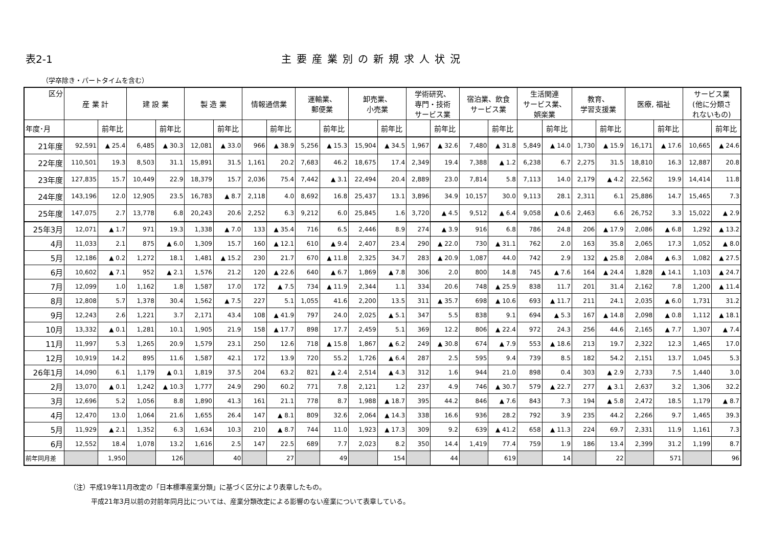表2-1 主要産業別の新規求人状況
（学卒除き・パートタイムを含む）
| 区分 | 産 業 計 | | 建 設 業 | | 製 造 業 | | 情報通信業 | | 運輸業、 郵便業 | | 卸売業、 小売業 | | 学術研究、 専門・技術 サービス業 | | 宿泊業、飲食 サービス業 | | 生活関連 サービス業、 娯楽業 | | 教育、 学習支援業 | | 医療, 福祉 | | サービス業 (他に分類さ れないもの) | |
| --- | --- | --- | --- | --- | --- | --- | --- | --- | --- | --- | --- | --- | --- | --- | --- | --- | --- | --- | --- | --- | --- | --- | --- | --- |
| 年度･月 | | 前年比 | | 前年比 | | 前年比 | | 前年比 | | 前年比 | | 前年比 | | 前年比 | | 前年比 | | 前年比 | | 前年比 | | 前年比 | | 前年比 |
| 21年度 | 92,591 | ▲ 25.4 | 6,485 | ▲ 30.3 | 12,081 | ▲ 33.0 | 966 | ▲ 38.9 | 5,256 | ▲ 15.3 | 15,904 | ▲ 34.5 | 1,967 | ▲ 32.6 | 7,480 | ▲ 31.8 | 5,849 | ▲ 14.0 | 1,730 | ▲ 15.9 | 16,171 | ▲ 17.6 | 10,665 | ▲ 24.6 |
| 22年度 | 110,501 | 19.3 | 8,503 | 31.1 | 15,891 | 31.5 | 1,161 | 20.2 | 7,683 | 46.2 | 18,675 | 17.4 | 2,349 | 19.4 | 7,388 | ▲ 1.2 | 6,238 | 6.7 | 2,275 | 31.5 | 18,810 | 16.3 | 12,887 | 20.8 |
| 23年度 | 127,835 | 15.7 | 10,449 | 22.9 | 18,379 | 15.7 | 2,036 | 75.4 | 7,442 | ▲ 3.1 | 22,494 | 20.4 | 2,889 | 23.0 | 7,814 | 5.8 | 7,113 | 14.0 | 2,179 | ▲ 4.2 | 22,562 | 19.9 | 14,414 | 11.8 |
| 24年度 | 143,196 | 12.0 | 12,905 | 23.5 | 16,783 | ▲ 8.7 | 2,118 | 4.0 | 8,692 | 16.8 | 25,437 | 13.1 | 3,896 | 34.9 | 10,157 | 30.0 | 9,113 | 28.1 | 2,311 | 6.1 | 25,886 | 14.7 | 15,465 | 7.3 |
| 25年度 | 147,075 | 2.7 | 13,778 | 6.8 | 20,243 | 20.6 | 2,252 | 6.3 | 9,212 | 6.0 | 25,845 | 1.6 | 3,720 | ▲ 4.5 | 9,512 | ▲ 6.4 | 9,058 | ▲ 0.6 | 2,463 | 6.6 | 26,752 | 3.3 | 15,022 | ▲ 2.9 |
| 25年3月 | 12,071 | ▲ 1.7 | 971 | 19.3 | 1,338 | ▲ 7.0 | 133 | ▲ 35.4 | 716 | 6.5 | 2,446 | 8.9 | 274 | ▲ 3.9 | 916 | 6.8 | 786 | 24.8 | 206 | ▲ 17.9 | 2,086 | ▲ 6.8 | 1,292 | ▲ 13.2 |
| 4月 | 11,033 | 2.1 | 875 | ▲ 6.0 | 1,309 | 15.7 | 160 | ▲ 12.1 | 610 | ▲ 9.4 | 2,407 | 23.4 | 290 | ▲ 22.0 | 730 | ▲ 31.1 | 762 | 2.0 | 163 | 35.8 | 2,065 | 17.3 | 1,052 | ▲ 8.0 |
| 5月 | 12,186 | ▲ 0.2 | 1,272 | 18.1 | 1,481 | ▲ 15.2 | 230 | 21.7 | 670 | ▲ 11.8 | 2,325 | 34.7 | 283 | ▲ 20.9 | 1,087 | 44.0 | 742 | 2.9 | 132 | ▲ 25.8 | 2,084 | ▲ 6.3 | 1,082 | ▲ 27.5 |
| 6月 | 10,602 | ▲ 7.1 | 952 | ▲ 2.1 | 1,576 | 21.2 | 120 | ▲ 22.6 | 640 | ▲ 6.7 | 1,869 | ▲ 7.8 | 306 | 2.0 | 800 | 14.8 | 745 | ▲ 7.6 | 164 | ▲ 24.4 | 1,828 | ▲ 14.1 | 1,103 | ▲ 24.7 |
| 7月 | 12,099 | 1.0 | 1,162 | 1.8 | 1,587 | 17.0 | 172 | ▲ 7.5 | 734 | ▲ 11.9 | 2,344 | 1.1 | 334 | 20.6 | 748 | ▲ 25.9 | 838 | 11.7 | 201 | 31.4 | 2,162 | 7.8 | 1,200 | ▲ 11.4 |
| 8月 | 12,808 | 5.7 | 1,378 | 30.4 | 1,562 | ▲ 7.5 | 227 | 5.1 | 1,055 | 41.6 | 2,200 | 13.5 | 311 | ▲ 35.7 | 698 | ▲ 10.6 | 693 | ▲ 11.7 | 211 | 24.1 | 2,035 | ▲ 6.0 | 1,731 | 31.2 |
| 9月 | 12,243 | 2.6 | 1,221 | 3.7 | 2,171 | 43.4 | 108 | ▲ 41.9 | 797 | 24.0 | 2,025 | ▲ 5.1 | 347 | 5.5 | 838 | 9.1 | 694 | ▲ 5.3 | 167 | ▲ 14.8 | 2,098 | ▲ 0.8 | 1,112 | ▲ 18.1 |
| 10月 | 13,332 | ▲ 0.1 | 1,281 | 10.1 | 1,905 | 21.9 | 158 | ▲ 17.7 | 898 | 17.7 | 2,459 | 5.1 | 369 | 12.2 | 806 | ▲ 22.4 | 972 | 24.3 | 256 | 44.6 | 2,165 | ▲ 7.7 | 1,307 | ▲ 7.4 |
| 11月 | 11,997 | 5.3 | 1,265 | 20.9 | 1,579 | 23.1 | 250 | 12.6 | 718 | ▲ 15.8 | 1,867 | ▲ 6.2 | 249 | ▲ 30.8 | 674 | ▲ 7.9 | 553 | ▲ 18.6 | 213 | 19.7 | 2,322 | 12.3 | 1,465 | 17.0 |
| 12月 | 10,919 | 14.2 | 895 | 11.6 | 1,587 | 42.1 | 172 | 13.9 | 720 | 55.2 | 1,726 | ▲ 6.4 | 287 | 2.5 | 595 | 9.4 | 739 | 8.5 | 182 | 54.2 | 2,151 | 13.7 | 1,045 | 5.3 |
| 26年1月 | 14,090 | 6.1 | 1,179 | ▲ 0.1 | 1,819 | 37.5 | 204 | 63.2 | 821 | ▲ 2.4 | 2,514 | ▲ 4.3 | 312 | 1.6 | 944 | 21.0 | 898 | 0.4 | 303 | ▲ 2.9 | 2,733 | 7.5 | 1,440 | 3.0 |
| 2月 | 13,070 | ▲ 0.1 | 1,242 | ▲ 10.3 | 1,777 | 24.9 | 290 | 60.2 | 771 | 7.8 | 2,121 | 1.2 | 237 | 4.9 | 746 | ▲ 30.7 | 579 | ▲ 22.7 | 277 | ▲ 3.1 | 2,637 | 3.2 | 1,306 | 32.2 |
| 3月 | 12,696 | 5.2 | 1,056 | 8.8 | 1,890 | 41.3 | 161 | 21.1 | 778 | 8.7 | 1,988 | ▲ 18.7 | 395 | 44.2 | 846 | ▲ 7.6 | 843 | 7.3 | 194 | ▲ 5.8 | 2,472 | 18.5 | 1,179 | ▲ 8.7 |
| 4月 | 12,470 | 13.0 | 1,064 | 21.6 | 1,655 | 26.4 | 147 | ▲ 8.1 | 809 | 32.6 | 2,064 | ▲ 14.3 | 338 | 16.6 | 936 | 28.2 | 792 | 3.9 | 235 | 44.2 | 2,266 | 9.7 | 1,465 | 39.3 |
| 5月 | 11,929 | ▲ 2.1 | 1,352 | 6.3 | 1,634 | 10.3 | 210 | ▲ 8.7 | 744 | 11.0 | 1,923 | ▲ 17.3 | 309 | 9.2 | 639 | ▲ 41.2 | 658 | ▲ 11.3 | 224 | 69.7 | 2,331 | 11.9 | 1,161 | 7.3 |
| 6月 | 12,552 | 18.4 | 1,078 | 13.2 | 1,616 | 2.5 | 147 | 22.5 | 689 | 7.7 | 2,023 | 8.2 | 350 | 14.4 | 1,419 | 77.4 | 759 | 1.9 | 186 | 13.4 | 2,399 | 31.2 | 1,199 | 8.7 |
| 前年同月差 | | 1,950 | | 126 | | 40 | | 27 | | 49 | | 154 | | 44 | | 619 | | 14 | | 22 | | 571 | | 96 |
（注）平成19年11月改定の「日本標準産業分類」に基づく区分により表章したもの。
平成21年3月以前の対前年同月比については、産業分類改定による影響のない産業について表章している。